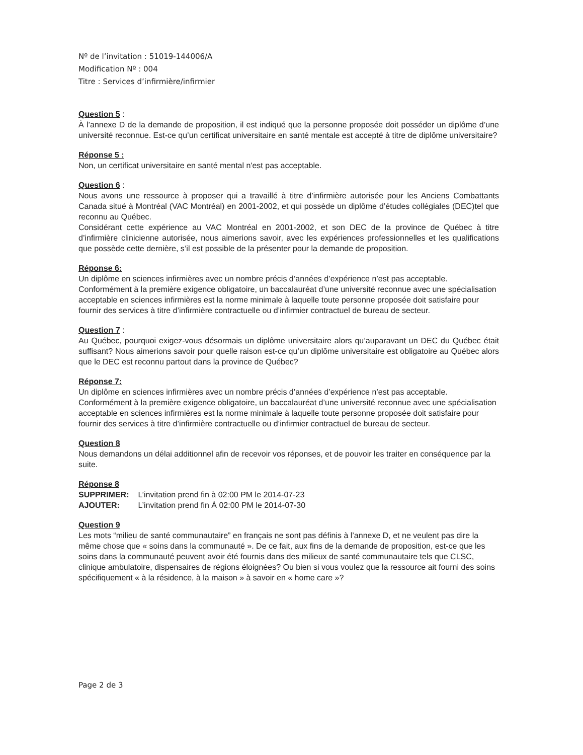Nº de l’invitation : 51019-144006/A
Modification Nº : 004
Titre : Services d’infirmière/infirmier
Question 5 :
À l’annexe D de la demande de proposition, il est indiqué que la personne proposée doit posséder un diplôme d’une université reconnue. Est-ce qu’un certificat universitaire en santé mentale est accepté à titre de diplôme universitaire?
Réponse 5 :
Non, un certificat universitaire en santé mental n'est pas acceptable.
Question 6 :
Nous avons une ressource à proposer qui a travaillé à titre d’infirmière autorisée pour les Anciens Combattants Canada situé à Montréal (VAC Montréal) en 2001-2002, et qui possède un diplôme d’études collégiales (DEC)tel que reconnu au Québec.
Considérant cette expérience au VAC Montréal en 2001-2002, et son DEC de la province de Québec à titre d’infirmière clinicienne autorisée, nous aimerions savoir, avec les expériences professionnelles et les qualifications que possède cette dernière, s’il est possible de la présenter pour la demande de proposition.
Réponse 6:
Un diplôme en sciences infirmières avec un nombre précis d’années d’expérience n’est pas acceptable. Conformément à la première exigence obligatoire, un baccalauréat d’une université reconnue avec une spécialisation acceptable en sciences infirmières est la norme minimale à laquelle toute personne proposée doit satisfaire pour fournir des services à titre d’infirmière contractuelle ou d’infirmier contractuel de bureau de secteur.
Question 7 :
Au Québec, pourquoi exigez-vous désormais un diplôme universitaire alors qu’auparavant un DEC du Québec était suffisant? Nous aimerions savoir pour quelle raison est-ce qu’un diplôme universitaire est obligatoire au Québec alors que le DEC est reconnu partout dans la province de Québec?
Réponse 7:
Un diplôme en sciences infirmières avec un nombre précis d’années d’expérience n’est pas acceptable. Conformément à la première exigence obligatoire, un baccalauréat d’une université reconnue avec une spécialisation acceptable en sciences infirmières est la norme minimale à laquelle toute personne proposée doit satisfaire pour fournir des services à titre d’infirmière contractuelle ou d’infirmier contractuel de bureau de secteur.
Question 8
Nous demandons un délai additionnel afin de recevoir vos réponses, et de pouvoir les traiter en conséquence par la suite.
Réponse 8
| SUPPRIMER: | L’invitation prend fin à 02:00 PM le 2014-07-23 |
| AJOUTER: | L’invitation prend fin À 02:00 PM le 2014-07-30 |
Question 9
Les mots “milieu de santé communautaire” en français ne sont pas définis à l’annexe D, et ne veulent pas dire la même chose que « soins dans la communauté ». De ce fait, aux fins de la demande de proposition, est-ce que les soins dans la communauté peuvent avoir été fournis dans des milieux de santé communautaire tels que CLSC, clinique ambulatoire, dispensaires de régions éloignées? Ou bien si vous voulez que la ressource ait fourni des soins spécifiquement « à la résidence, à la maison » à savoir en « home care »?
Page 2 de 3